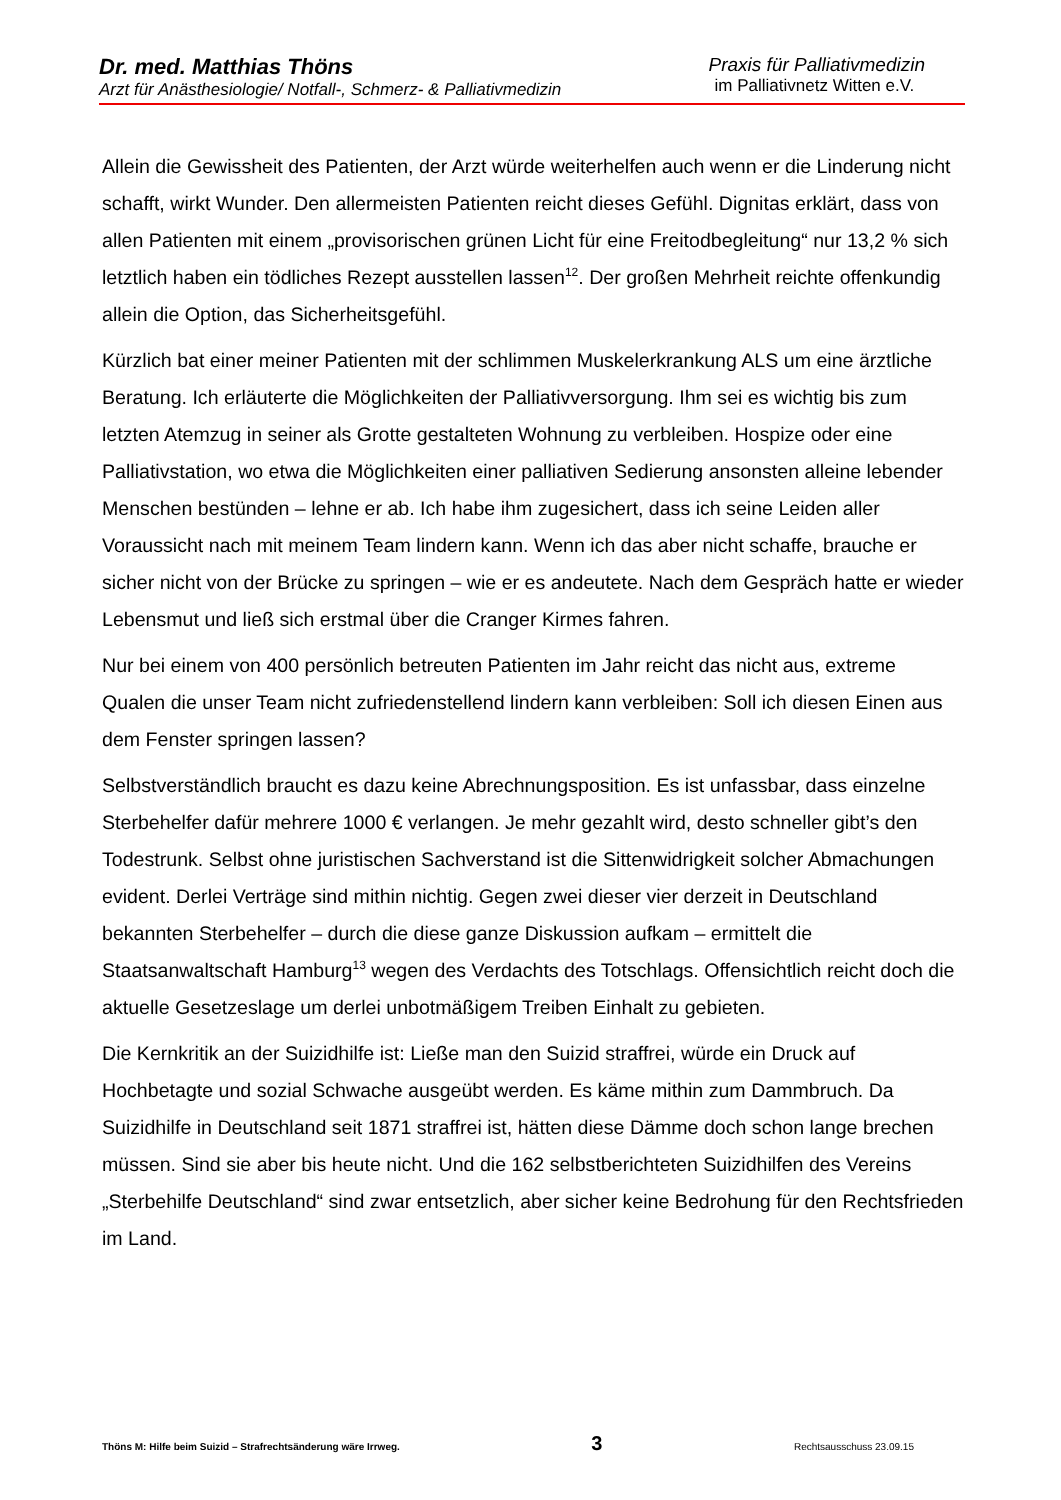Dr. med. Matthias Thöns
Arzt für Anästhesiologie/ Notfall-, Schmerz- & Palliativmedizin
Praxis für Palliativmedizin
im Palliativnetz Witten e.V.
Allein die Gewissheit des Patienten, der Arzt würde weiterhelfen auch wenn er die Linderung nicht schafft, wirkt Wunder. Den allermeisten Patienten reicht dieses Gefühl. Dignitas erklärt, dass von allen Patienten mit einem „provisorischen grünen Licht für eine Freitodbegleitung“ nur 13,2 % sich letztlich haben ein tödliches Rezept ausstellen lassen<sup>12</sup>. Der großen Mehrheit reichte offenkundig allein die Option, das Sicherheitsgefühl.
Kürzlich bat einer meiner Patienten mit der schlimmen Muskelerkrankung ALS um eine ärztliche Beratung. Ich erläuterte die Möglichkeiten der Palliativversorgung. Ihm sei es wichtig bis zum letzten Atemzug in seiner als Grotte gestalteten Wohnung zu verbleiben. Hospize oder eine Palliativstation, wo etwa die Möglichkeiten einer palliativen Sedierung ansonsten alleine lebender Menschen bestünden – lehne er ab. Ich habe ihm zugesichert, dass ich seine Leiden aller Voraussicht nach mit meinem Team lindern kann. Wenn ich das aber nicht schaffe, brauche er sicher nicht von der Brücke zu springen – wie er es andeutete. Nach dem Gespräch hatte er wieder Lebensmut und ließ sich erstmal über die Cranger Kirmes fahren.
Nur bei einem von 400 persönlich betreuten Patienten im Jahr reicht das nicht aus, extreme Qualen die unser Team nicht zufriedenstellend lindern kann verbleiben: Soll ich diesen Einen aus dem Fenster springen lassen?
Selbstverständlich braucht es dazu keine Abrechnungsposition. Es ist unfassbar, dass einzelne Sterbehelfer dafür mehrere 1000 € verlangen. Je mehr gezahlt wird, desto schneller gibt’s den Todestrunk. Selbst ohne juristischen Sachverstand ist die Sittenwidrigkeit solcher Abmachungen evident. Derlei Verträge sind mithin nichtig. Gegen zwei dieser vier derzeit in Deutschland bekannten Sterbehelfer – durch die diese ganze Diskussion aufkam – ermittelt die Staatsanwaltschaft Hamburg<sup>13</sup> wegen des Verdachts des Totschlags. Offensichtlich reicht doch die aktuelle Gesetzeslage um derlei unbotmäßigem Treiben Einhalt zu gebieten.
Die Kernkritik an der Suizidhilfe ist: Ließe man den Suizid straffrei, würde ein Druck auf Hochbetagte und sozial Schwache ausgeübt werden. Es käme mithin zum Dammbruch. Da Suizidhilfe in Deutschland seit 1871 straffrei ist, hätten diese Dämme doch schon lange brechen müssen. Sind sie aber bis heute nicht. Und die 162 selbstberichteten Suizidhilfen des Vereins „Sterbehilfe Deutschland“ sind zwar entsetzlich, aber sicher keine Bedrohung für den Rechtsfrieden im Land.
Thöns M: Hilfe beim Suizid – Strafrechtsänderung wäre Irrweg. 3 Rechtsausschuss 23.09.15